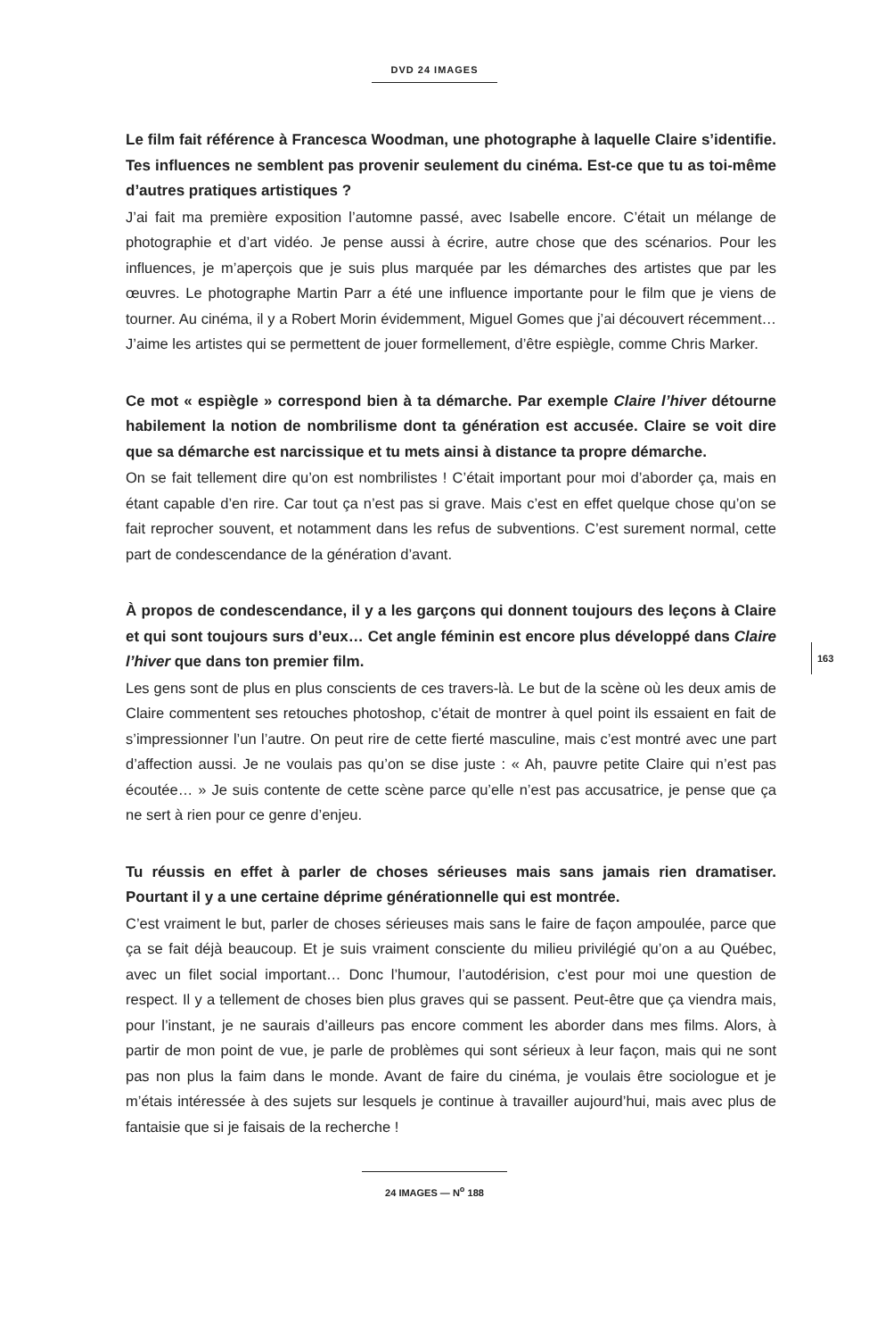DVD 24 IMAGES
163
Le film fait référence à Francesca Woodman, une photographe à laquelle Claire s’identifie. Tes influences ne semblent pas provenir seulement du cinéma. Est-ce que tu as toi-même d’autres pratiques artistiques ?
J’ai fait ma première exposition l’automne passé, avec Isabelle encore. C’était un mélange de photographie et d’art vidéo. Je pense aussi à écrire, autre chose que des scénarios. Pour les influences, je m’aperçois que je suis plus marquée par les démarches des artistes que par les œuvres. Le photographe Martin Parr a été une influence importante pour le film que je viens de tourner. Au cinéma, il y a Robert Morin évidemment, Miguel Gomes que j’ai découvert récemment… J’aime les artistes qui se permettent de jouer formellement, d’être espiègle, comme Chris Marker.
Ce mot « espiègle » correspond bien à ta démarche. Par exemple Claire l’hiver détourne habilement la notion de nombrilisme dont ta génération est accusée. Claire se voit dire que sa démarche est narcissique et tu mets ainsi à distance ta propre démarche.
On se fait tellement dire qu’on est nombrilistes ! C’était important pour moi d’aborder ça, mais en étant capable d’en rire. Car tout ça n’est pas si grave. Mais c’est en effet quelque chose qu’on se fait reprocher souvent, et notamment dans les refus de subventions. C’est surement normal, cette part de condescendance de la génération d’avant.
À propos de condescendance, il y a les garçons qui donnent toujours des leçons à Claire et qui sont toujours surs d’eux… Cet angle féminin est encore plus développé dans Claire l’hiver que dans ton premier film.
Les gens sont de plus en plus conscients de ces travers-là. Le but de la scène où les deux amis de Claire commentent ses retouches photoshop, c’était de montrer à quel point ils essaient en fait de s’impressionner l’un l’autre. On peut rire de cette fierté masculine, mais c’est montré avec une part d’affection aussi. Je ne voulais pas qu’on se dise juste : « Ah, pauvre petite Claire qui n’est pas écoutée… » Je suis contente de cette scène parce qu’elle n’est pas accusatrice, je pense que ça ne sert à rien pour ce genre d’enjeu.
Tu réussis en effet à parler de choses sérieuses mais sans jamais rien dramatiser. Pourtant il y a une certaine déprime générationnelle qui est montrée.
C’est vraiment le but, parler de choses sérieuses mais sans le faire de façon ampoulée, parce que ça se fait déjà beaucoup. Et je suis vraiment consciente du milieu privilégié qu’on a au Québec, avec un filet social important… Donc l’humour, l’autodérision, c’est pour moi une question de respect. Il y a tellement de choses bien plus graves qui se passent. Peut-être que ça viendra mais, pour l’instant, je ne saurais d’ailleurs pas encore comment les aborder dans mes films. Alors, à partir de mon point de vue, je parle de problèmes qui sont sérieux à leur façon, mais qui ne sont pas non plus la faim dans le monde. Avant de faire du cinéma, je voulais être sociologue et je m’étais intéressée à des sujets sur lesquels je continue à travailler aujourd’hui, mais avec plus de fantaisie que si je faisais de la recherche !
24 IMAGES — N<sup>o</sup> 188